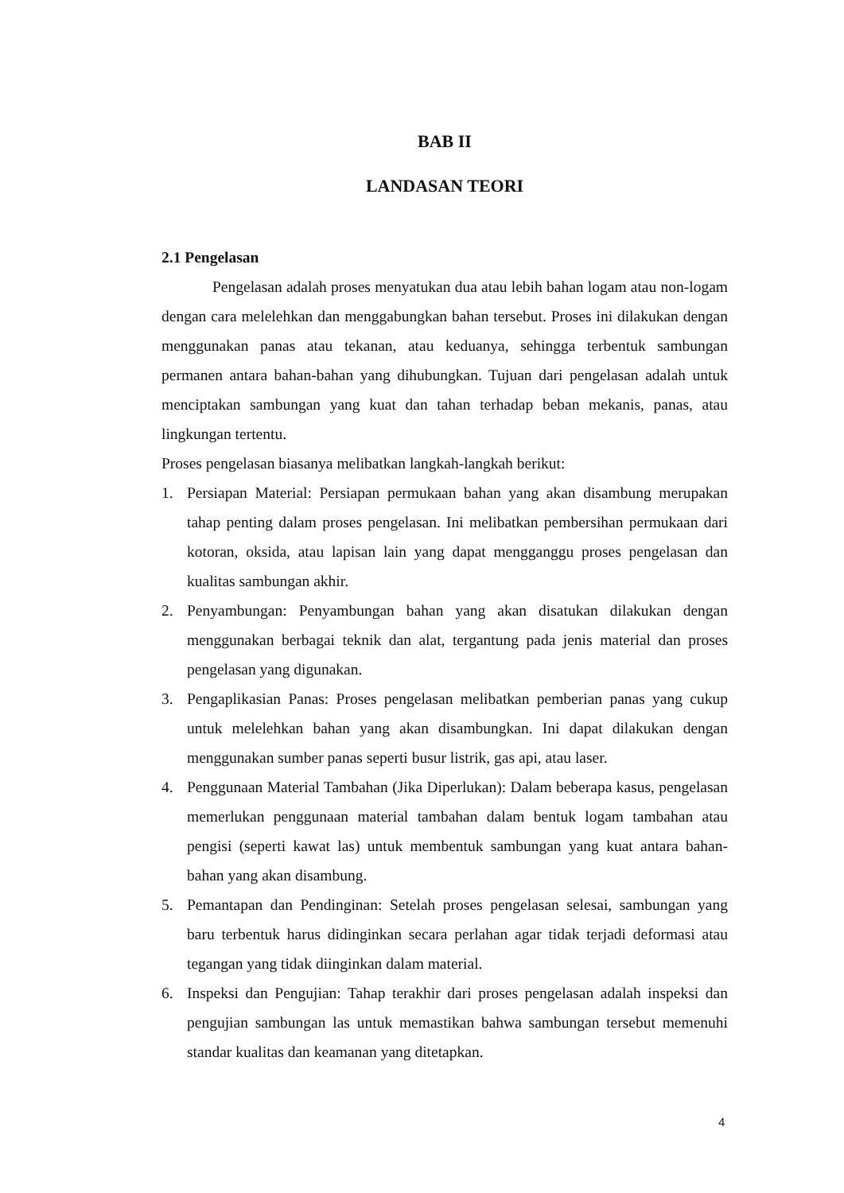BAB II
LANDASAN TEORI
2.1 Pengelasan
Pengelasan adalah proses menyatukan dua atau lebih bahan logam atau non-logam dengan cara melelehkan dan menggabungkan bahan tersebut. Proses ini dilakukan dengan menggunakan panas atau tekanan, atau keduanya, sehingga terbentuk sambungan permanen antara bahan-bahan yang dihubungkan. Tujuan dari pengelasan adalah untuk menciptakan sambungan yang kuat dan tahan terhadap beban mekanis, panas, atau lingkungan tertentu.
Proses pengelasan biasanya melibatkan langkah-langkah berikut:
1. Persiapan Material: Persiapan permukaan bahan yang akan disambung merupakan tahap penting dalam proses pengelasan. Ini melibatkan pembersihan permukaan dari kotoran, oksida, atau lapisan lain yang dapat mengganggu proses pengelasan dan kualitas sambungan akhir.
2. Penyambungan: Penyambungan bahan yang akan disatukan dilakukan dengan menggunakan berbagai teknik dan alat, tergantung pada jenis material dan proses pengelasan yang digunakan.
3. Pengaplikasian Panas: Proses pengelasan melibatkan pemberian panas yang cukup untuk melelehkan bahan yang akan disambungkan. Ini dapat dilakukan dengan menggunakan sumber panas seperti busur listrik, gas api, atau laser.
4. Penggunaan Material Tambahan (Jika Diperlukan): Dalam beberapa kasus, pengelasan memerlukan penggunaan material tambahan dalam bentuk logam tambahan atau pengisi (seperti kawat las) untuk membentuk sambungan yang kuat antara bahan-bahan yang akan disambung.
5. Pemantapan dan Pendinginan: Setelah proses pengelasan selesai, sambungan yang baru terbentuk harus didinginkan secara perlahan agar tidak terjadi deformasi atau tegangan yang tidak diinginkan dalam material.
6. Inspeksi dan Pengujian: Tahap terakhir dari proses pengelasan adalah inspeksi dan pengujian sambungan las untuk memastikan bahwa sambungan tersebut memenuhi standar kualitas dan keamanan yang ditetapkan.
4